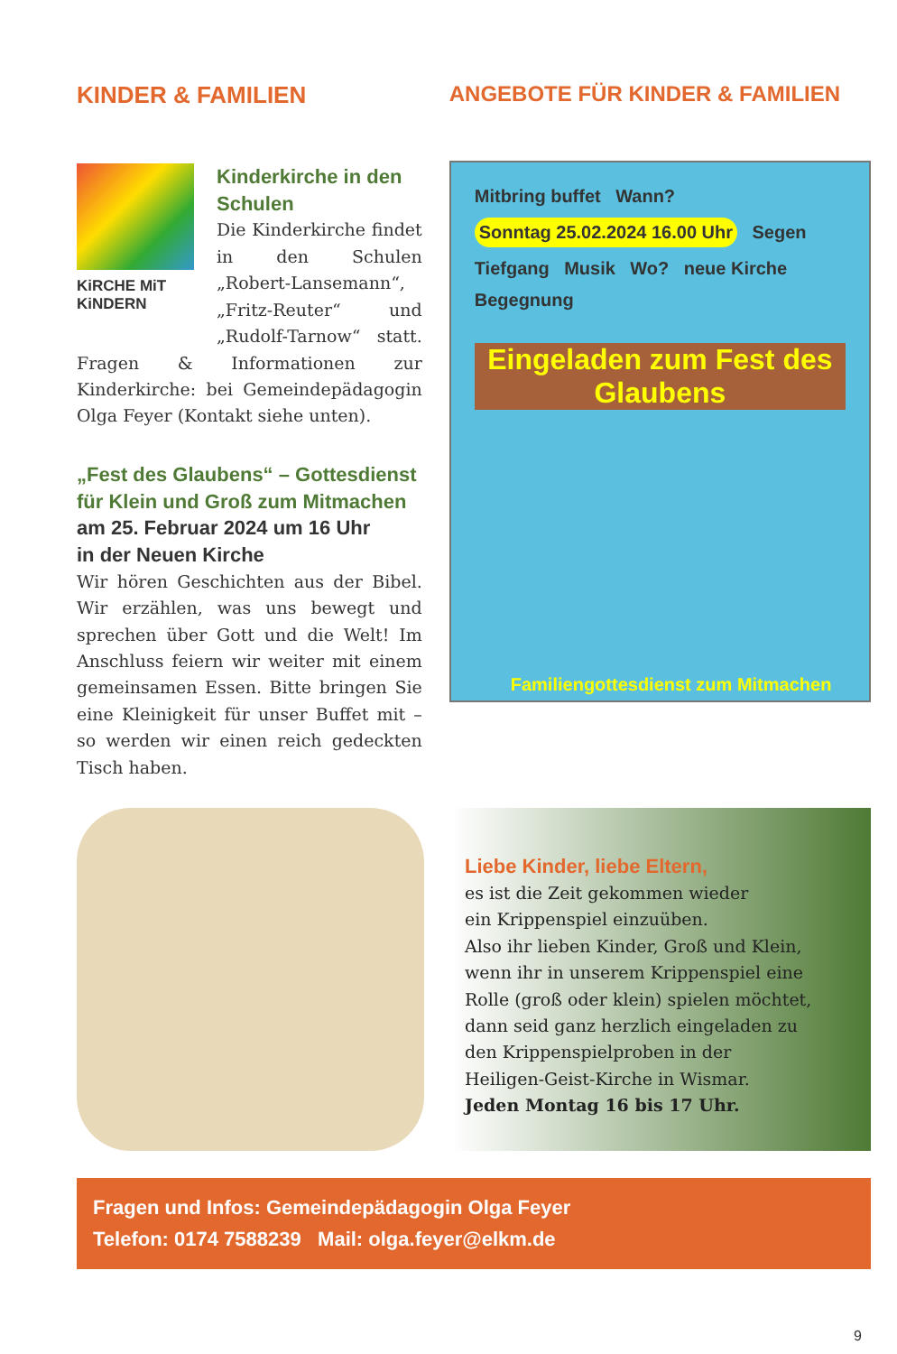KINDER & FAMILIEN
KiRCHE MiT KiNDERN
Kinderkirche in den Schulen
Die Kinderkirche findet in den Schulen „Robert-Lansemann“, „Fritz-Reuter“ und „Rudolf-Tarnow“ statt. Fragen & Informationen zur Kinderkirche: bei Gemeindepädagogin Olga Feyer (Kontakt siehe unten).
„Fest des Glaubens“ – Gottesdienst für Klein und Groß zum Mitmachen
am 25. Februar 2024 um 16 Uhr
in der Neuen Kirche
Wir hören Geschichten aus der Bibel. Wir erzählen, was uns bewegt und sprechen über Gott und die Welt! Im Anschluss feiern wir weiter mit einem gemeinsamen Essen. Bitte bringen Sie eine Kleinigkeit für unser Buffet mit – so werden wir einen reich gedeckten Tisch haben.
ANGEBOTE FÜR KINDER & FAMILIEN
Mitbring buffet Wann? Sonntag 25.02.2024 16.00 Uhr Segen Tiefgang Musik Wo? neue Kirche Begegnung
Eingeladen zum Fest des Glaubens
Familiengottesdienst zum Mitmachen
Liebe Kinder, liebe Eltern,
es ist die Zeit gekommen wieder
ein Krippenspiel einzuüben.
Also ihr lieben Kinder, Groß und Klein,
wenn ihr in unserem Krippenspiel eine
Rolle (groß oder klein) spielen möchtet,
dann seid ganz herzlich eingeladen zu
den Krippenspielproben in der
Heiligen-Geist-Kirche in Wismar.
Jeden Montag 16 bis 17 Uhr.
Fragen und Infos: Gemeindepädagogin Olga Feyer
Telefon: 0174 7588239 Mail: olga.feyer@elkm.de
9